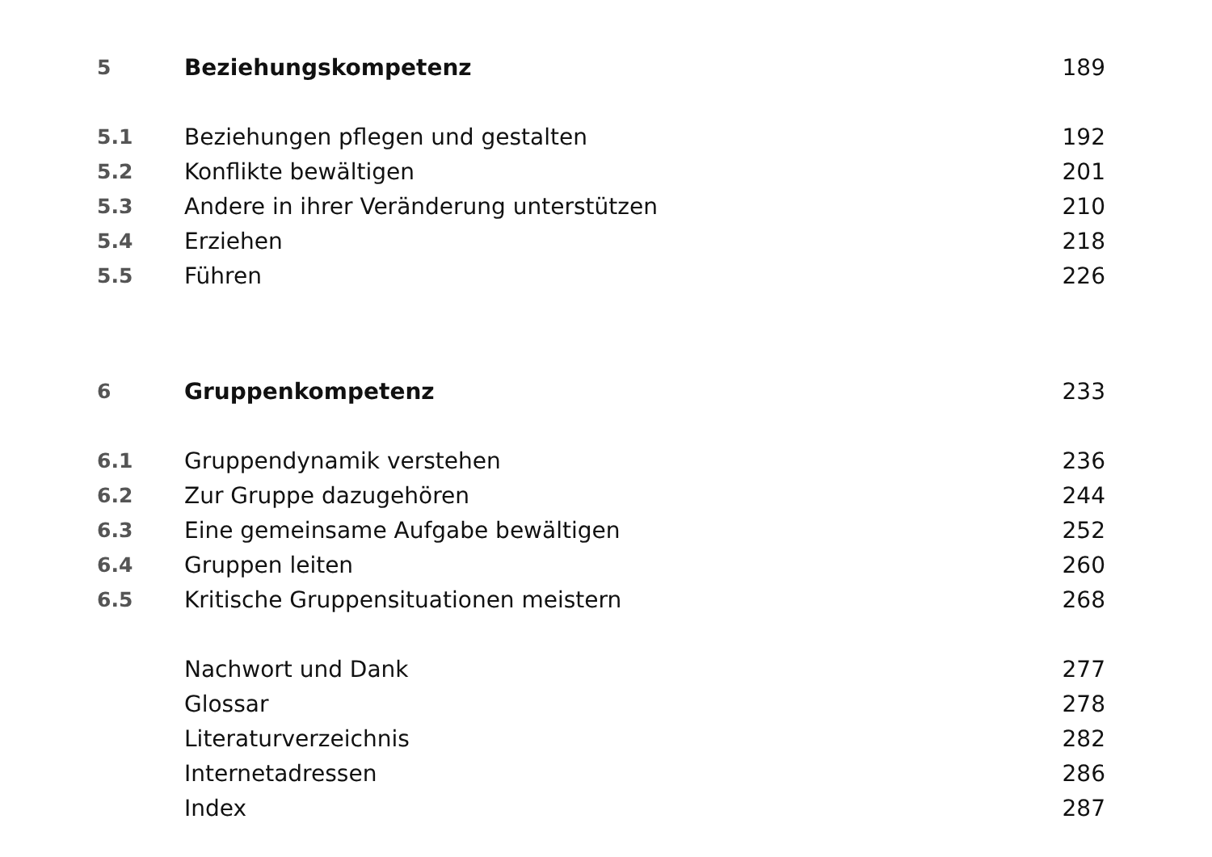5 Beziehungskompetenz 189
5.1
Beziehungen pflegen und gestalten
192
5.2 Konflikte bewältigen 201
5.3
Andere in ihrer Veränderung unterstützen
210
5.4 Erziehen 218
5.5 Führen 226
6 Gruppenkompetenz 233
6.1 Gruppendynamik verstehen 236
6.2 Zur Gruppe dazugehören 244
6.3
Eine gemeinsame Aufgabe bewältigen
252
6.4 Gruppen leiten 260
6.5
Kritische Gruppensituationen meistern
268
Nachwort und Dank 277
Glossar 278
Literaturverzeichnis 282
Internetadressen 286
Index 287